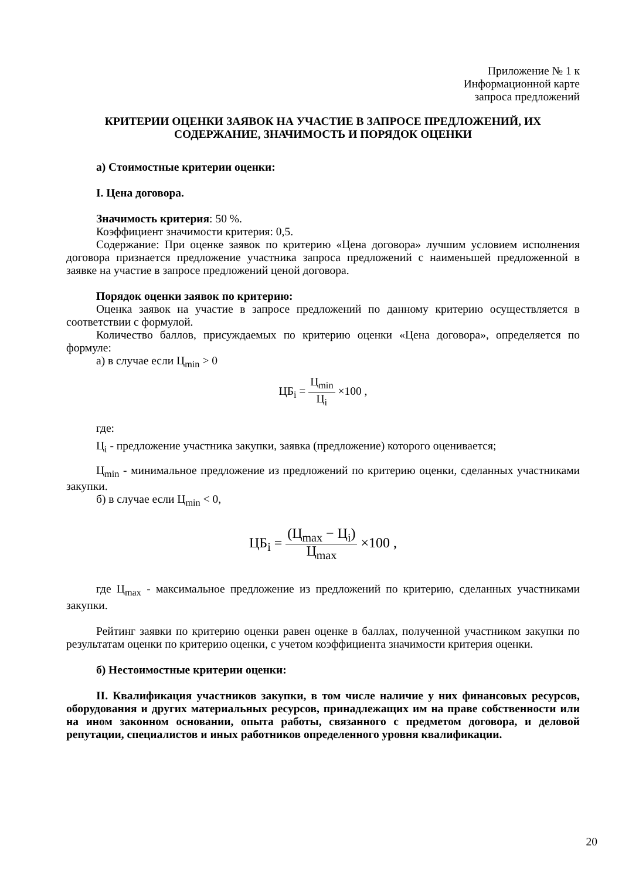Приложение № 1 к
Информационной карте
запроса предложений
КРИТЕРИИ ОЦЕНКИ ЗАЯВОК НА УЧАСТИЕ В ЗАПРОСЕ ПРЕДЛОЖЕНИЙ, ИХ СОДЕРЖАНИЕ, ЗНАЧИМОСТЬ И ПОРЯДОК ОЦЕНКИ
а) Стоимостные критерии оценки:
I. Цена договора.
Значимость критерия: 50 %.
Коэффициент значимости критерия: 0,5.
Содержание: При оценке заявок по критерию «Цена договора» лучшим условием исполнения договора признается предложение участника запроса предложений с наименьшей предложенной в заявке на участие в запросе предложений ценой договора.
Порядок оценки заявок по критерию:
Оценка заявок на участие в запросе предложений по данному критерию осуществляется в соответствии с формулой.
Количество баллов, присуждаемых по критерию оценки «Цена договора», определяется по формуле:
а) в случае если Ц<sub>min</sub> > 0
ЦБ<sub>i</sub> = Ц<sub>min</sub> Ц<sub>i</sub> ×100 ,
где:
Ц<sub>i</sub> - предложение участника закупки, заявка (предложение) которого оценивается;
Ц<sub>min</sub> - минимальное предложение из предложений по критерию оценки, сделанных участниками закупки.
б) в случае если Ц<sub>min</sub> < 0,
ЦБ<sub>i</sub> = (Ц<sub>max</sub> − Ц<sub>i</sub>) Ц<sub>max</sub> ×100 ,
где Ц<sub>max</sub> - максимальное предложение из предложений по критерию, сделанных участниками закупки.
Рейтинг заявки по критерию оценки равен оценке в баллах, полученной участником закупки по результатам оценки по критерию оценки, с учетом коэффициента значимости критерия оценки.
б) Нестоимостные критерии оценки:
II. Квалификация участников закупки, в том числе наличие у них финансовых ресурсов, оборудования и других материальных ресурсов, принадлежащих им на праве собственности или на ином законном основании, опыта работы, связанного с предметом договора, и деловой репутации, специалистов и иных работников определенного уровня квалификации.
20